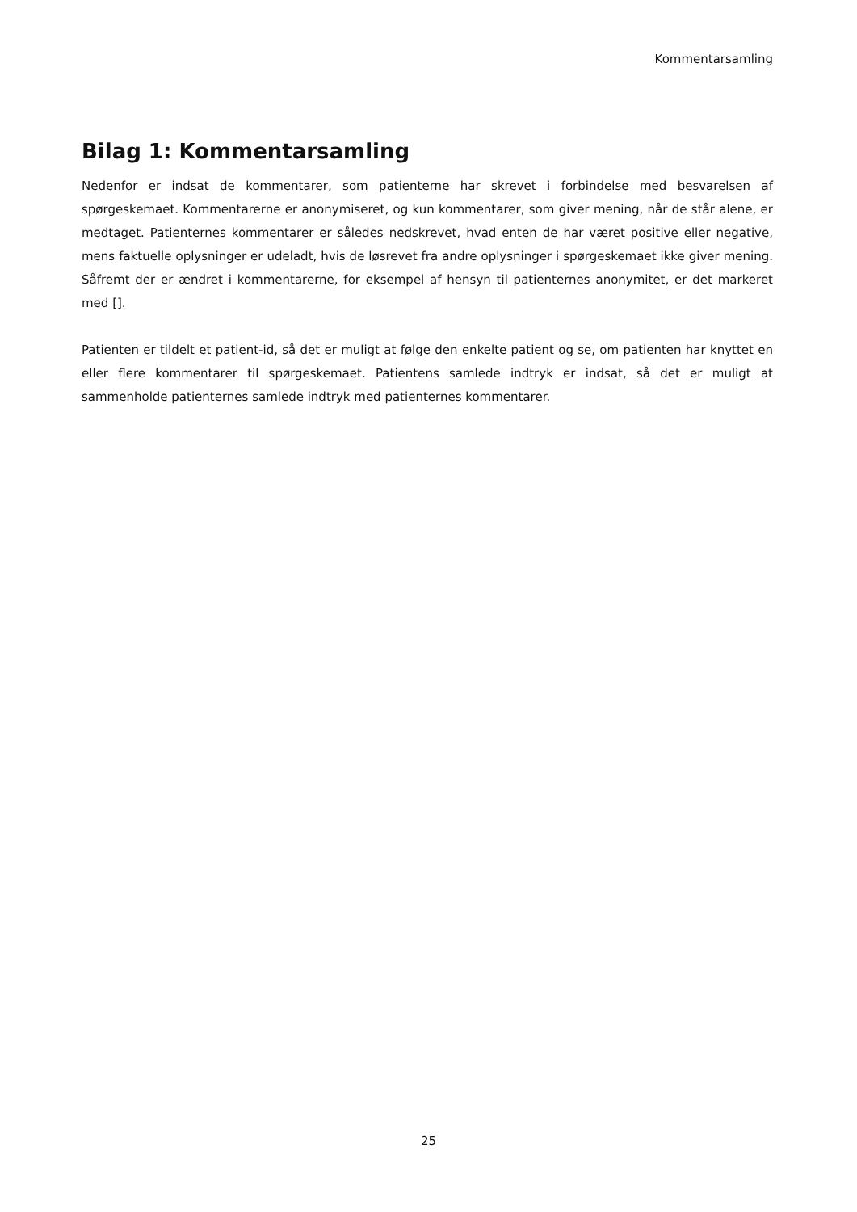Kommentarsamling
Bilag 1: Kommentarsamling
Nedenfor er indsat de kommentarer, som patienterne har skrevet i forbindelse med besvarelsen af spørgeskemaet. Kommentarerne er anonymiseret, og kun kommentarer, som giver mening, når de står alene, er medtaget. Patienternes kommentarer er således nedskrevet, hvad enten de har været positi­ve eller negative, mens faktuelle oplysninger er udeladt, hvis de løsrevet fra andre oplysninger i spør­geskemaet ikke giver mening. Såfremt der er ændret i kommentarerne, for eksempel af hensyn til pati­enternes anonymitet, er det markeret med [].
Patienten er tildelt et patient-id, så det er muligt at følge den enkelte patient og se, om patienten har knyttet en eller flere kommentarer til spørgeskemaet. Patientens samlede indtryk er indsat, så det er muligt at sammenholde patienternes samlede indtryk med patienternes kommentarer.
25